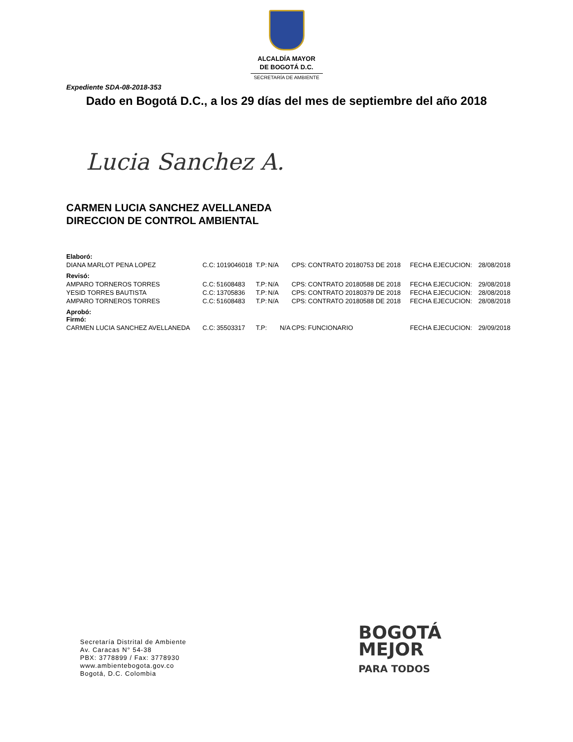ALCALDÍA MAYOR
DE BOGOTÁ D.C.
SECRETARÍA DE AMBIENTE
Expediente SDA-08-2018-353
Dado en Bogotá D.C., a los 29 días del mes de septiembre del año 2018
Lucia Sanchez A.
CARMEN LUCIA SANCHEZ AVELLANEDA
DIRECCION DE CONTROL AMBIENTAL
| Elaboró: | | | | | | | | | |
| DIANA MARLOT PENA LOPEZ | C.C: | 1019046018 | T.P: | N/A | | CPS: | CONTRATO 20180753 DE 2018 | FECHA EJECUCION: | 28/08/2018 |
| Revisó: | | | | | | | | | |
| AMPARO TORNEROS TORRES | C.C: | 51608483 | T.P: | N/A | | CPS: | CONTRATO 20180588 DE 2018 | FECHA EJECUCION: | 29/08/2018 |
| YESID TORRES BAUTISTA | C.C: | 13705836 | T.P: | N/A | | CPS: | CONTRATO 20180379 DE 2018 | FECHA EJECUCION: | 28/08/2018 |
| AMPARO TORNEROS TORRES | C.C: | 51608483 | T.P: | N/A | | CPS: | CONTRATO 20180588 DE 2018 | FECHA EJECUCION: | 28/08/2018 |
| Aprobó: Firmó: | | | | | | | | | |
| CARMEN LUCIA SANCHEZ AVELLANEDA | C.C: | 35503317 | T.P: | | N/A | CPS: | FUNCIONARIO | FECHA EJECUCION: | 29/09/2018 |
Secretaría Distrital de Ambiente
Av. Caracas N° 54-38
PBX: 3778899 / Fax: 3778930
www.ambientebogota.gov.co
Bogotá, D.C. Colombia
BOGOTÁ
MEJOR
PARA TODOS